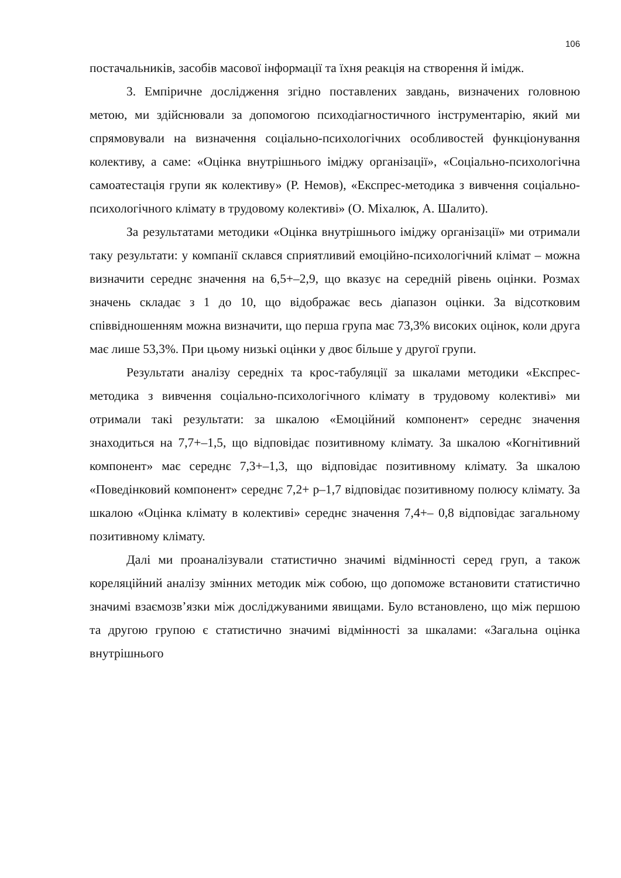106
постачальників, засобів масової інформації та їхня реакція на створення й імідж.
3. Емпіричне дослідження згідно поставлених завдань, визначених головною метою, ми здійснювали за допомогою психодіагностичного інструментарію, який ми спрямовували на визначення соціально-психологічних особливостей функціонування колективу, а саме: «Оцінка внутрішнього іміджу організації», «Соціально-психологічна самоатестація групи як колективу» (Р. Немов), «Експрес-методика з вивчення соціально-психологічного клімату в трудовому колективі» (О. Міхалюк, А. Шалито).
За результатами методики «Оцінка внутрішнього іміджу організації» ми отримали таку результати: у компанії склався сприятливий емоційно-психологічний клімат – можна визначити середнє значення на 6,5+–2,9, що вказує на середній рівень оцінки. Розмах значень складає з 1 до 10, що відображає весь діапазон оцінки. За відсотковим співвідношенням можна визначити, що перша група має 73,3% високих оцінок, коли друга має лише 53,3%. При цьому низькі оцінки у двоє більше у другої групи.
Результати аналізу середніх та крос-табуляції за шкалами методики «Експрес-методика з вивчення соціально-психологічного клімату в трудовому колективі» ми отримали такі результати: за шкалою «Емоційний компонент» середнє значення знаходиться на 7,7+–1,5, що відповідає позитивному клімату. За шкалою «Когнітивний компонент» має середнє 7,3+–1,3, що відповідає позитивному клімату. За шкалою «Поведінковий компонент» середнє 7,2+ р–1,7 відповідає позитивному полюсу клімату. За шкалою «Оцінка клімату в колективі» середнє значення 7,4+– 0,8 відповідає загальному позитивному клімату.
Далі ми проаналізували статистично значимі відмінності серед груп, а також кореляційний аналізу змінних методик між собою, що допоможе встановити статистично значимі взаємозв’язки між досліджуваними явищами. Було встановлено, що між першою та другою групою є статистично значимі відмінності за шкалами: «Загальна оцінка внутрішнього